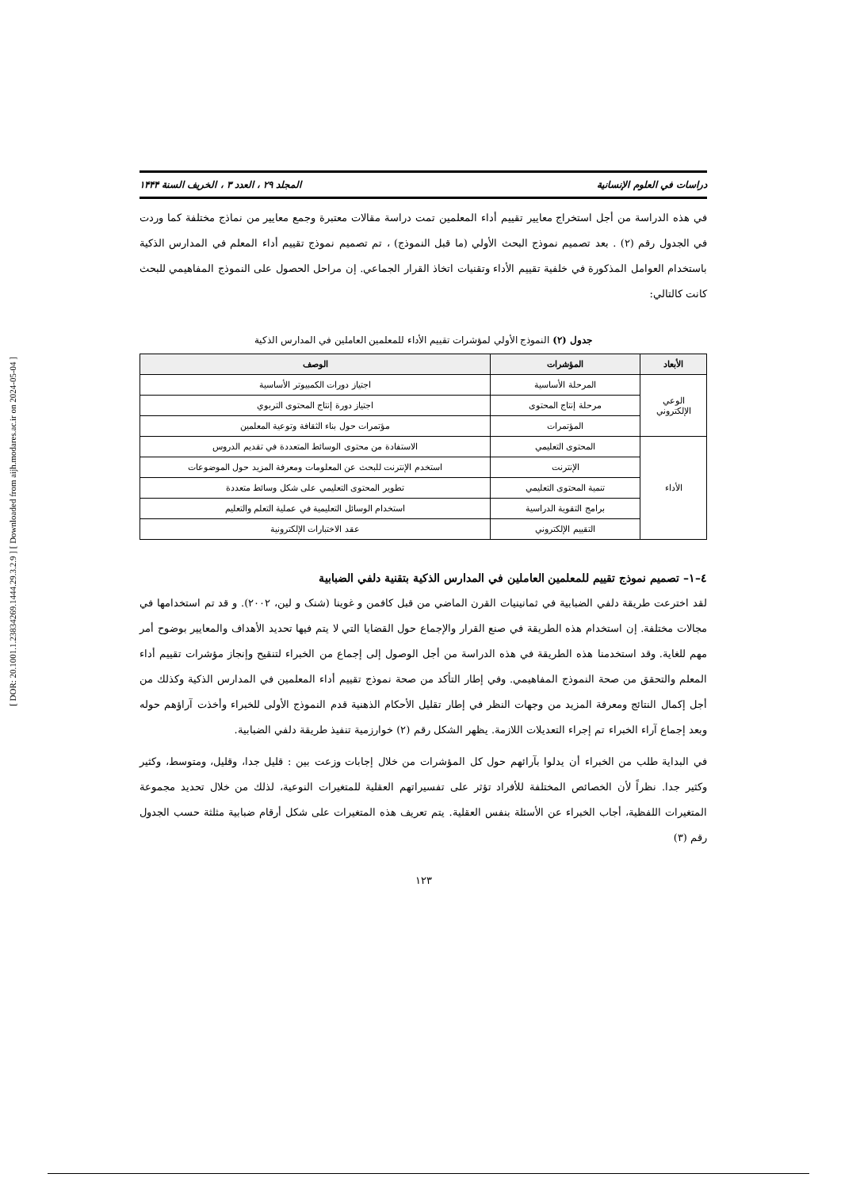[ DOR: 20.1001.1.23834269.1444.29.3.2.9 ] [ Downloaded from aijh.modares.ac.ir on 2024-05-04 ]
دراسات في العلوم الإنسانية المجلد ۲۹ ، العدد ۳ ، الخريف السنة ۱۴۴۴
في هذه الدراسة من أجل استخراج معايير تقييم أداء المعلمين تمت دراسة مقالات معتبرة وجمع معايير من نماذج مختلفة كما وردت في الجدول رقم (٢) . بعد تصميم نموذج البحث الأولي (ما قبل النموذج) ، تم تصميم نموذج تقييم أداء المعلم في المدارس الذكية باستخدام العوامل المذكورة في خلفية تقييم الأداء وتقنيات اتخاذ القرار الجماعي. إن مراحل الحصول على النموذج المفاهيمي للبحث كانت كالتالي:
جدول (٢) النموذج الأولي لمؤشرات تقييم الأداء للمعلمين العاملين في المدارس الذكية
| الأبعاد | المؤشرات | الوصف |
| --- | --- | --- |
| الوعي الإلكتروني | المرحلة الأساسية | اجتياز دورات الكمبيوتر الأساسية |
| | مرحلة إنتاج المحتوى | اجتياز دورة إنتاج المحتوى التربوي |
| | المؤتمرات | مؤتمرات حول بناء الثقافة وتوعية المعلمين |
| الأداء | المحتوى التعليمي | الاستفادة من محتوى الوسائط المتعددة في تقديم الدروس |
| | الإنترنت | استخدم الإنترنت للبحث عن المعلومات ومعرفة المزيد حول الموضوعات |
| | تنمية المحتوى التعليمي | تطوير المحتوى التعليمي على شكل وسائط متعددة |
| | برامج التقوية الدراسية | استخدام الوسائل التعليمية في عملية التعلم والتعليم |
| | التقييم الإلكتروني | عقد الاختبارات الإلكترونية |
٤–١– تصميم نموذج تقييم للمعلمين العاملين في المدارس الذكية بتقنية دلفي الضبابية
لقد اخترعت طريقة دلفي الضبابية في ثمانينيات القرن الماضي من قبل كافمن و غوينا (شنک و لين، ٢٠٠٢). و قد تم استخدامها في مجالات مختلفة. إن استخدام هذه الطريقة في صنع القرار والإجماع حول القضايا التي لا يتم فيها تحديد الأهداف والمعايير بوضوح أمر مهم للغاية. وقد استخدمنا هذه الطريقة في هذه الدراسة من أجل الوصول إلى إجماع من الخبراء لتنقيح وإنجاز مؤشرات تقييم أداء المعلم والتحقق من صحة النموذج المفاهيمي. وفي إطار التأكد من صحة نموذج تقييم أداء المعلمين في المدارس الذكية وكذلك من أجل إكمال النتائج ومعرفة المزيد من وجهات النظر في إطار تقليل الأحكام الذهنية قدم النموذج الأولى للخبراء وأخذت آراؤهم حوله وبعد إجماع آراء الخبراء تم إجراء التعديلات اللازمة. يظهر الشكل رقم (٢) خوارزمية تنفيذ طريقة دلفي الضبابية.
في البداية طلب من الخبراء أن يدلوا بآرائهم حول كل المؤشرات من خلال إجابات وزعت بين : قليل جدا، وقليل، ومتوسط، وكثير وكثير جدا. نظراً لأن الخصائص المختلفة للأفراد تؤثر على تفسيراتهم العقلية للمتغيرات النوعية، لذلك من خلال تحديد مجموعة المتغيرات اللفظية، أجاب الخبراء عن الأسئلة بنفس العقلية. يتم تعريف هذه المتغيرات على شكل أرقام ضبابية مثلثة حسب الجدول رقم (٣)
١٢٣